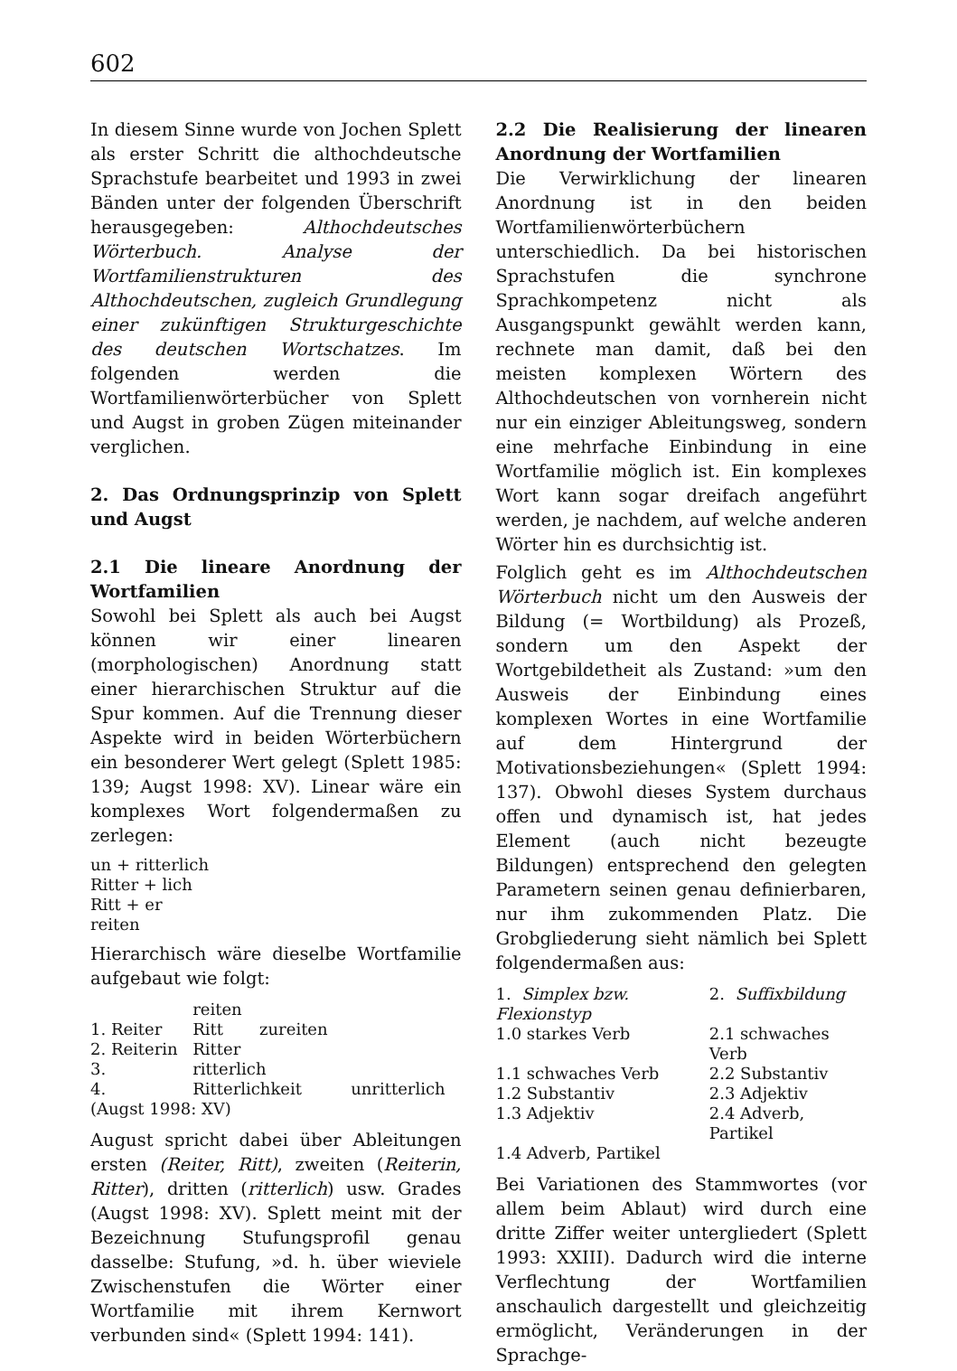602
In diesem Sinne wurde von Jochen Splett als erster Schritt die althochdeutsche Sprachstufe bearbeitet und 1993 in zwei Bänden unter der folgenden Überschrift herausgegeben: Althochdeutsches Wörterbuch. Analyse der Wortfamilienstrukturen des Althochdeutschen, zugleich Grundlegung einer zukünftigen Strukturgeschichte des deutschen Wortschatzes. Im folgenden werden die Wortfamilienwörterbücher von Splett und Augst in groben Zügen miteinander verglichen.
2. Das Ordnungsprinzip von Splett und Augst
2.1 Die lineare Anordnung der Wortfamilien
Sowohl bei Splett als auch bei Augst können wir einer linearen (morphologischen) Anordnung statt einer hierarchischen Struktur auf die Spur kommen. Auf die Trennung dieser Aspekte wird in beiden Wörterbüchern ein besonderer Wert gelegt (Splett 1985: 139; Augst 1998: XV). Linear wäre ein komplexes Wort folgendermaßen zu zerlegen:
un + ritterlich
Ritter + lich
Ritt + er
reiten
Hierarchisch wäre dieselbe Wortfamilie aufgebaut wie folgt:
| | reiten | |
| 1. Reiter | Ritt zureiten | |
| 2. Reiterin | Ritter | |
| 3. | ritterlich | |
| 4. | Ritterlichkeit | unritterlich |
| (Augst 1998: XV) | | |
August spricht dabei über Ableitungen ersten (Reiter, Ritt), zweiten (Reiterin, Ritter), dritten (ritterlich) usw. Grades (Augst 1998: XV). Splett meint mit der Bezeichnung Stufungsprofil genau dasselbe: Stufung, »d. h. über wieviele Zwischenstufen die Wörter einer Wortfamilie mit ihrem Kernwort verbunden sind« (Splett 1994: 141).
2.2 Die Realisierung der linearen Anordnung der Wortfamilien
Die Verwirklichung der linearen Anordnung ist in den beiden Wortfamilienwörterbüchern unterschiedlich. Da bei historischen Sprachstufen die synchrone Sprachkompetenz nicht als Ausgangspunkt gewählt werden kann, rechnete man damit, daß bei den meisten komplexen Wörtern des Althochdeutschen von vornherein nicht nur ein einziger Ableitungsweg, sondern eine mehrfache Einbindung in eine Wortfamilie möglich ist. Ein komplexes Wort kann sogar dreifach angeführt werden, je nachdem, auf welche anderen Wörter hin es durchsichtig ist.
Folglich geht es im Althochdeutschen Wörterbuch nicht um den Ausweis der Bildung (= Wortbildung) als Prozeß, sondern um den Aspekt der Wortgebildetheit als Zustand: »um den Ausweis der Einbindung eines komplexen Wortes in eine Wortfamilie auf dem Hintergrund der Motivationsbeziehungen« (Splett 1994: 137). Obwohl dieses System durchaus offen und dynamisch ist, hat jedes Element (auch nicht bezeugte Bildungen) entsprechend den gelegten Parametern seinen genau definierbaren, nur ihm zukommenden Platz. Die Grobgliederung sieht nämlich bei Splett folgendermaßen aus:
| 1. Simplex bzw. Flexionstyp | 2. Suffixbildung |
| 1.0 starkes Verb | 2.1 schwaches Verb |
| 1.1 schwaches Verb | 2.2 Substantiv |
| 1.2 Substantiv | 2.3 Adjektiv |
| 1.3 Adjektiv | 2.4 Adverb, Partikel |
| 1.4 Adverb, Partikel | |
Bei Variationen des Stammwortes (vor allem beim Ablaut) wird durch eine dritte Ziffer weiter untergliedert (Splett 1993: XXIII). Dadurch wird die interne Verflechtung der Wortfamilien anschaulich dargestellt und gleichzeitig ermöglicht, Veränderungen in der Sprachge-